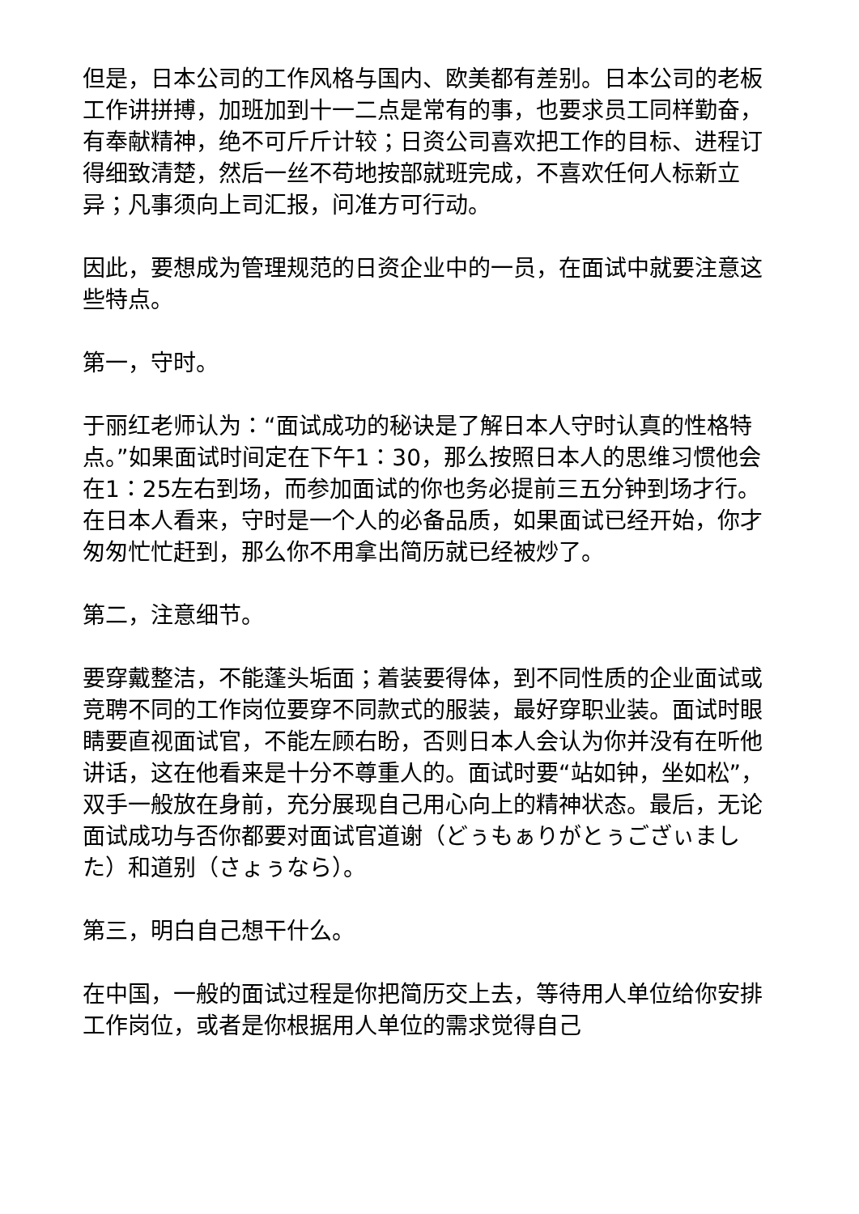但是，日本公司的工作风格与国内、欧美都有差别。日本公司的老板工作讲拼搏，加班加到十一二点是常有的事，也要求员工同样勤奋，有奉献精神，绝不可斤斤计较；日资公司喜欢把工作的目标、进程订得细致清楚，然后一丝不苟地按部就班完成，不喜欢任何人标新立异；凡事须向上司汇报，问准方可行动。
因此，要想成为管理规范的日资企业中的一员，在面试中就要注意这些特点。
第一，守时。
于丽红老师认为：“面试成功的秘诀是了解日本人守时认真的性格特点。”如果面试时间定在下午1：30，那么按照日本人的思维习惯他会在1：25左右到场，而参加面试的你也务必提前三五分钟到场才行。在日本人看来，守时是一个人的必备品质，如果面试已经开始，你才匆匆忙忙赶到，那么你不用拿出简历就已经被炒了。
第二，注意细节。
要穿戴整洁，不能蓬头垢面；着装要得体，到不同性质的企业面试或竞聘不同的工作岗位要穿不同款式的服装，最好穿职业装。面试时眼睛要直视面试官，不能左顾右盼，否则日本人会认为你并没有在听他讲话，这在他看来是十分不尊重人的。面试时要“站如钟，坐如松”，双手一般放在身前，充分展现自己用心向上的精神状态。最后，无论面试成功与否你都要对面试官道谢（どぅもぁりがとぅござぃました）和道别（さょぅなら）。
第三，明白自己想干什么。
在中国，一般的面试过程是你把简历交上去，等待用人单位给你安排工作岗位，或者是你根据用人单位的需求觉得自己